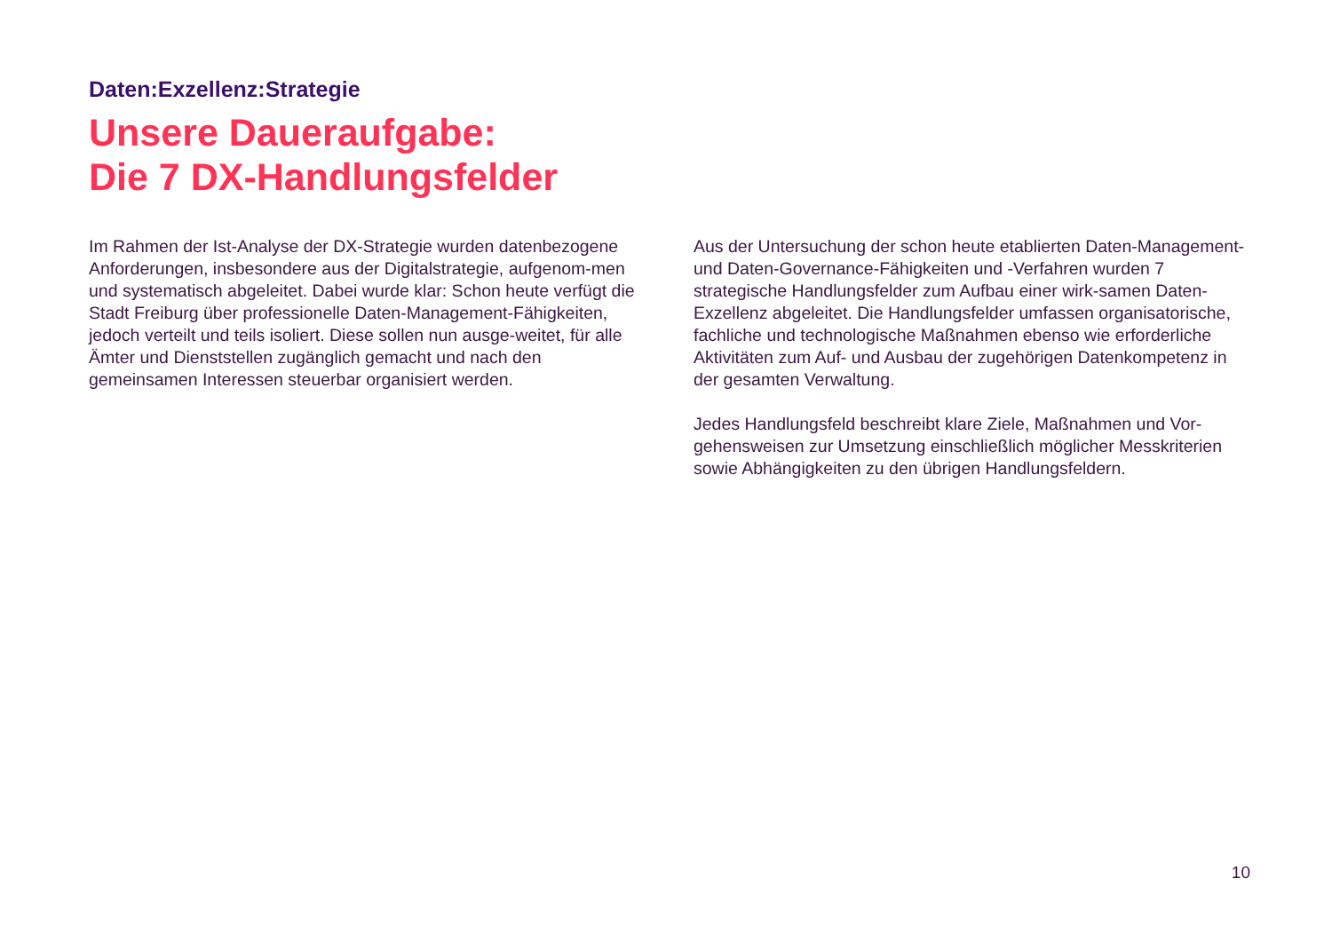Daten:Exzellenz:Strategie
Unsere Daueraufgabe:
Die 7 DX-Handlungsfelder
Im Rahmen der Ist-Analyse der DX-Strategie wurden datenbezogene Anforderungen, insbesondere aus der Digitalstrategie, aufgenom-men und systematisch abgeleitet. Dabei wurde klar: Schon heute verfügt die Stadt Freiburg über professionelle Daten-Management-Fähigkeiten, jedoch verteilt und teils isoliert. Diese sollen nun ausge-weitet, für alle Ämter und Dienststellen zugänglich gemacht und nach den gemeinsamen Interessen steuerbar organisiert werden.
Aus der Untersuchung der schon heute etablierten Daten-Management- und Daten-Governance-Fähigkeiten und -Verfahren wurden 7 strategische Handlungsfelder zum Aufbau einer wirk-samen Daten-Exzellenz abgeleitet. Die Handlungsfelder umfassen organisatorische, fachliche und technologische Maßnahmen ebenso wie erforderliche Aktivitäten zum Auf- und Ausbau der zugehörigen Datenkompetenz in der gesamten Verwaltung.
Jedes Handlungsfeld beschreibt klare Ziele, Maßnahmen und Vor-gehensweisen zur Umsetzung einschließlich möglicher Messkriterien sowie Abhängigkeiten zu den übrigen Handlungsfeldern.
10